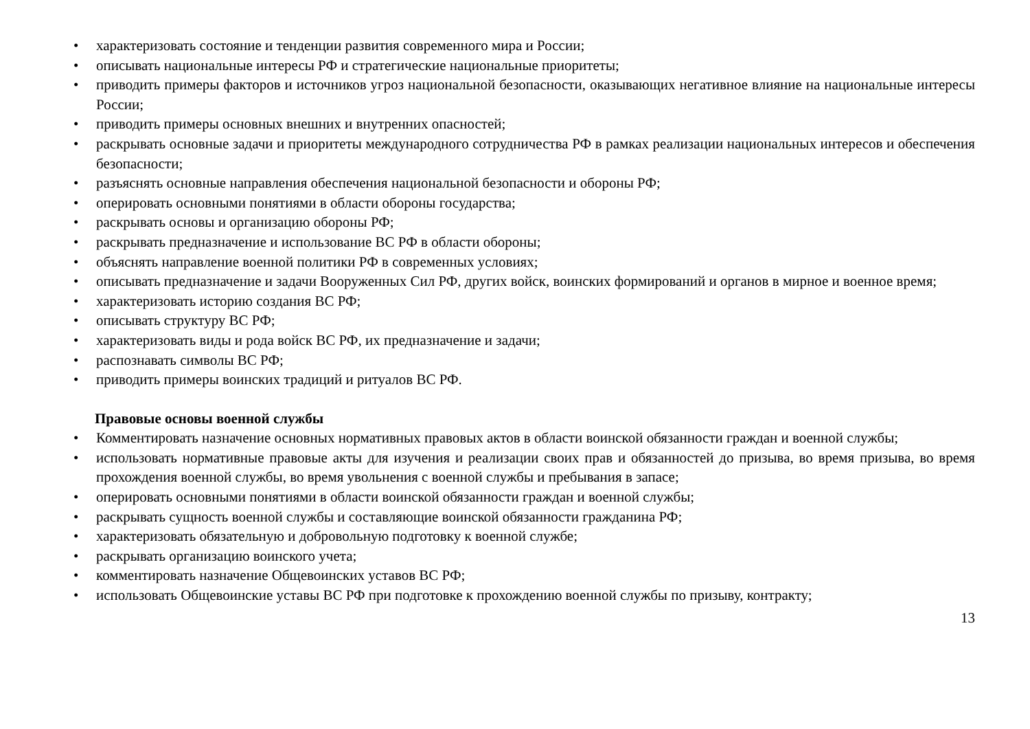• характеризовать состояние и тенденции развития современного мира и России;
• описывать национальные интересы РФ и стратегические национальные приоритеты;
• приводить примеры факторов и источников угроз национальной безопасности, оказывающих негативное влияние на национальные интересы России;
• приводить примеры основных внешних и внутренних опасностей;
• раскрывать основные задачи и приоритеты международного сотрудничества РФ в рамках реализации национальных интересов и обеспечения безопасности;
• разъяснять основные направления обеспечения национальной безопасности и обороны РФ;
• оперировать основными понятиями в области обороны государства;
• раскрывать основы и организацию обороны РФ;
• раскрывать предназначение и использование ВС РФ в области обороны;
• объяснять направление военной политики РФ в современных условиях;
• описывать предназначение и задачи Вооруженных Сил РФ, других войск, воинских формирований и органов в мирное и военное время;
• характеризовать историю создания ВС РФ;
• описывать структуру ВС РФ;
• характеризовать виды и рода войск ВС РФ, их предназначение и задачи;
• распознавать символы ВС РФ;
• приводить примеры воинских традиций и ритуалов ВС РФ.
Правовые основы военной службы
• Комментировать назначение основных нормативных правовых актов в области воинской обязанности граждан и военной службы;
• использовать нормативные правовые акты для изучения и реализации своих прав и обязанностей до призыва, во время призыва, во время прохождения военной службы, во время увольнения с военной службы и пребывания в запасе;
• оперировать основными понятиями в области воинской обязанности граждан и военной службы;
• раскрывать сущность военной службы и составляющие воинской обязанности гражданина РФ;
• характеризовать обязательную и добровольную подготовку к военной службе;
• раскрывать организацию воинского учета;
• комментировать назначение Общевоинских уставов ВС РФ;
• использовать Общевоинские уставы ВС РФ при подготовке к прохождению военной службы по призыву, контракту;
13